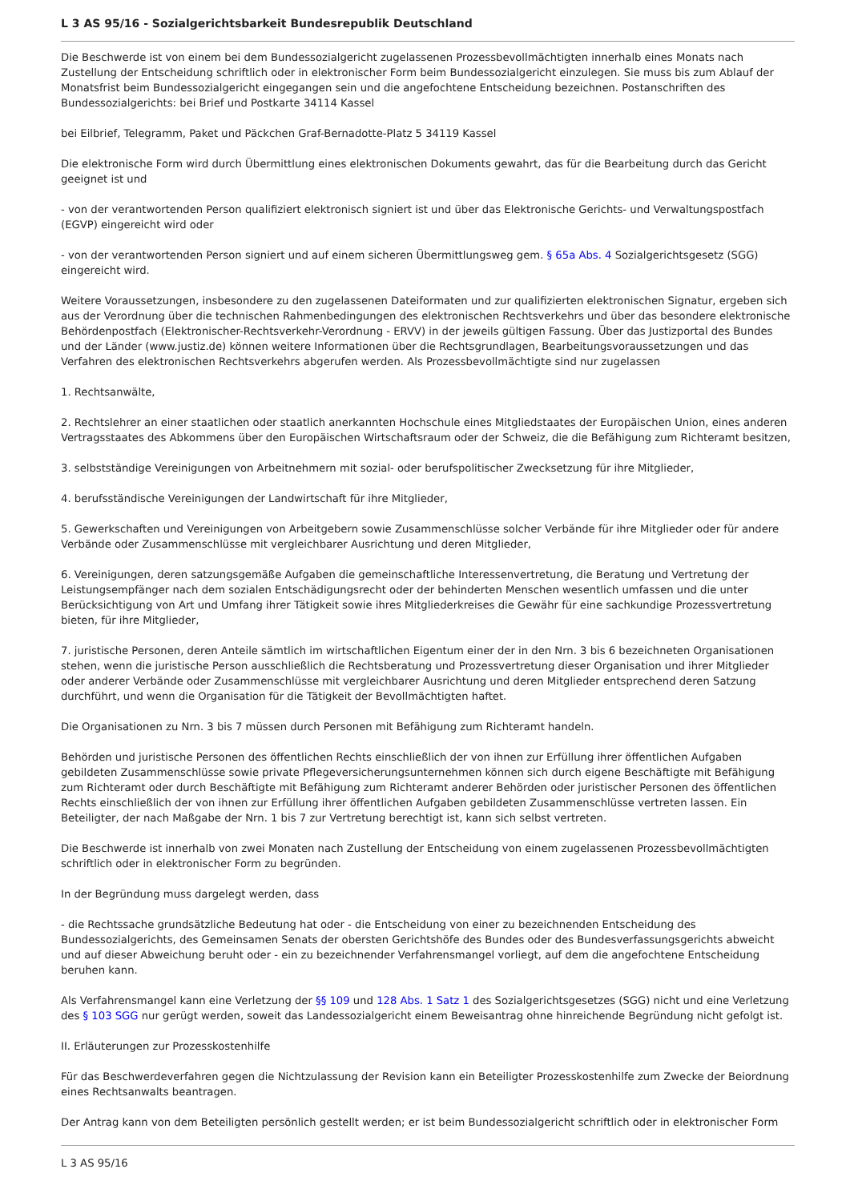L 3 AS 95/16 - Sozialgerichtsbarkeit Bundesrepublik Deutschland
Die Beschwerde ist von einem bei dem Bundessozialgericht zugelassenen Prozessbevollmächtigten innerhalb eines Monats nach Zustellung der Entscheidung schriftlich oder in elektronischer Form beim Bundessozialgericht einzulegen. Sie muss bis zum Ablauf der Monatsfrist beim Bundessozialgericht eingegangen sein und die angefochtene Entscheidung bezeichnen. Postanschriften des Bundessozialgerichts: bei Brief und Postkarte 34114 Kassel
bei Eilbrief, Telegramm, Paket und Päckchen Graf-Bernadotte-Platz 5 34119 Kassel
Die elektronische Form wird durch Übermittlung eines elektronischen Dokuments gewahrt, das für die Bearbeitung durch das Gericht geeignet ist und
- von der verantwortenden Person qualifiziert elektronisch signiert ist und über das Elektronische Gerichts- und Verwaltungspostfach (EGVP) eingereicht wird oder
- von der verantwortenden Person signiert und auf einem sicheren Übermittlungsweg gem. § 65a Abs. 4 Sozialgerichtsgesetz (SGG) eingereicht wird.
Weitere Voraussetzungen, insbesondere zu den zugelassenen Dateiformaten und zur qualifizierten elektronischen Signatur, ergeben sich aus der Verordnung über die technischen Rahmenbedingungen des elektronischen Rechtsverkehrs und über das besondere elektronische Behördenpostfach (Elektronischer-Rechtsverkehr-Verordnung - ERVV) in der jeweils gültigen Fassung. Über das Justizportal des Bundes und der Länder (www.justiz.de) können weitere Informationen über die Rechtsgrundlagen, Bearbeitungsvoraussetzungen und das Verfahren des elektronischen Rechtsverkehrs abgerufen werden. Als Prozessbevollmächtigte sind nur zugelassen
1. Rechtsanwälte,
2. Rechtslehrer an einer staatlichen oder staatlich anerkannten Hochschule eines Mitgliedstaates der Europäischen Union, eines anderen Vertragsstaates des Abkommens über den Europäischen Wirtschaftsraum oder der Schweiz, die die Befähigung zum Richteramt besitzen,
3. selbstständige Vereinigungen von Arbeitnehmern mit sozial- oder berufspolitischer Zwecksetzung für ihre Mitglieder,
4. berufsständische Vereinigungen der Landwirtschaft für ihre Mitglieder,
5. Gewerkschaften und Vereinigungen von Arbeitgebern sowie Zusammenschlüsse solcher Verbände für ihre Mitglieder oder für andere Verbände oder Zusammenschlüsse mit vergleichbarer Ausrichtung und deren Mitglieder,
6. Vereinigungen, deren satzungsgemäße Aufgaben die gemeinschaftliche Interessenvertretung, die Beratung und Vertretung der Leistungsempfänger nach dem sozialen Entschädigungsrecht oder der behinderten Menschen wesentlich umfassen und die unter Berücksichtigung von Art und Umfang ihrer Tätigkeit sowie ihres Mitgliederkreises die Gewähr für eine sachkundige Prozessvertretung bieten, für ihre Mitglieder,
7. juristische Personen, deren Anteile sämtlich im wirtschaftlichen Eigentum einer der in den Nrn. 3 bis 6 bezeichneten Organisationen stehen, wenn die juristische Person ausschließlich die Rechtsberatung und Prozessvertretung dieser Organisation und ihrer Mitglieder oder anderer Verbände oder Zusammenschlüsse mit vergleichbarer Ausrichtung und deren Mitglieder entsprechend deren Satzung durchführt, und wenn die Organisation für die Tätigkeit der Bevollmächtigten haftet.
Die Organisationen zu Nrn. 3 bis 7 müssen durch Personen mit Befähigung zum Richteramt handeln.
Behörden und juristische Personen des öffentlichen Rechts einschließlich der von ihnen zur Erfüllung ihrer öffentlichen Aufgaben gebildeten Zusammenschlüsse sowie private Pflegeversicherungsunternehmen können sich durch eigene Beschäftigte mit Befähigung zum Richteramt oder durch Beschäftigte mit Befähigung zum Richteramt anderer Behörden oder juristischer Personen des öffentlichen Rechts einschließlich der von ihnen zur Erfüllung ihrer öffentlichen Aufgaben gebildeten Zusammenschlüsse vertreten lassen. Ein Beteiligter, der nach Maßgabe der Nrn. 1 bis 7 zur Vertretung berechtigt ist, kann sich selbst vertreten.
Die Beschwerde ist innerhalb von zwei Monaten nach Zustellung der Entscheidung von einem zugelassenen Prozessbevollmächtigten schriftlich oder in elektronischer Form zu begründen.
In der Begründung muss dargelegt werden, dass
- die Rechtssache grundsätzliche Bedeutung hat oder - die Entscheidung von einer zu bezeichnenden Entscheidung des Bundessozialgerichts, des Gemeinsamen Senats der obersten Gerichtshöfe des Bundes oder des Bundesverfassungsgerichts abweicht und auf dieser Abweichung beruht oder - ein zu bezeichnender Verfahrensmangel vorliegt, auf dem die angefochtene Entscheidung beruhen kann.
Als Verfahrensmangel kann eine Verletzung der §§ 109 und 128 Abs. 1 Satz 1 des Sozialgerichtsgesetzes (SGG) nicht und eine Verletzung des § 103 SGG nur gerügt werden, soweit das Landessozialgericht einem Beweisantrag ohne hinreichende Begründung nicht gefolgt ist.
II. Erläuterungen zur Prozesskostenhilfe
Für das Beschwerdeverfahren gegen die Nichtzulassung der Revision kann ein Beteiligter Prozesskostenhilfe zum Zwecke der Beiordnung eines Rechtsanwalts beantragen.
Der Antrag kann von dem Beteiligten persönlich gestellt werden; er ist beim Bundessozialgericht schriftlich oder in elektronischer Form
L 3 AS 95/16